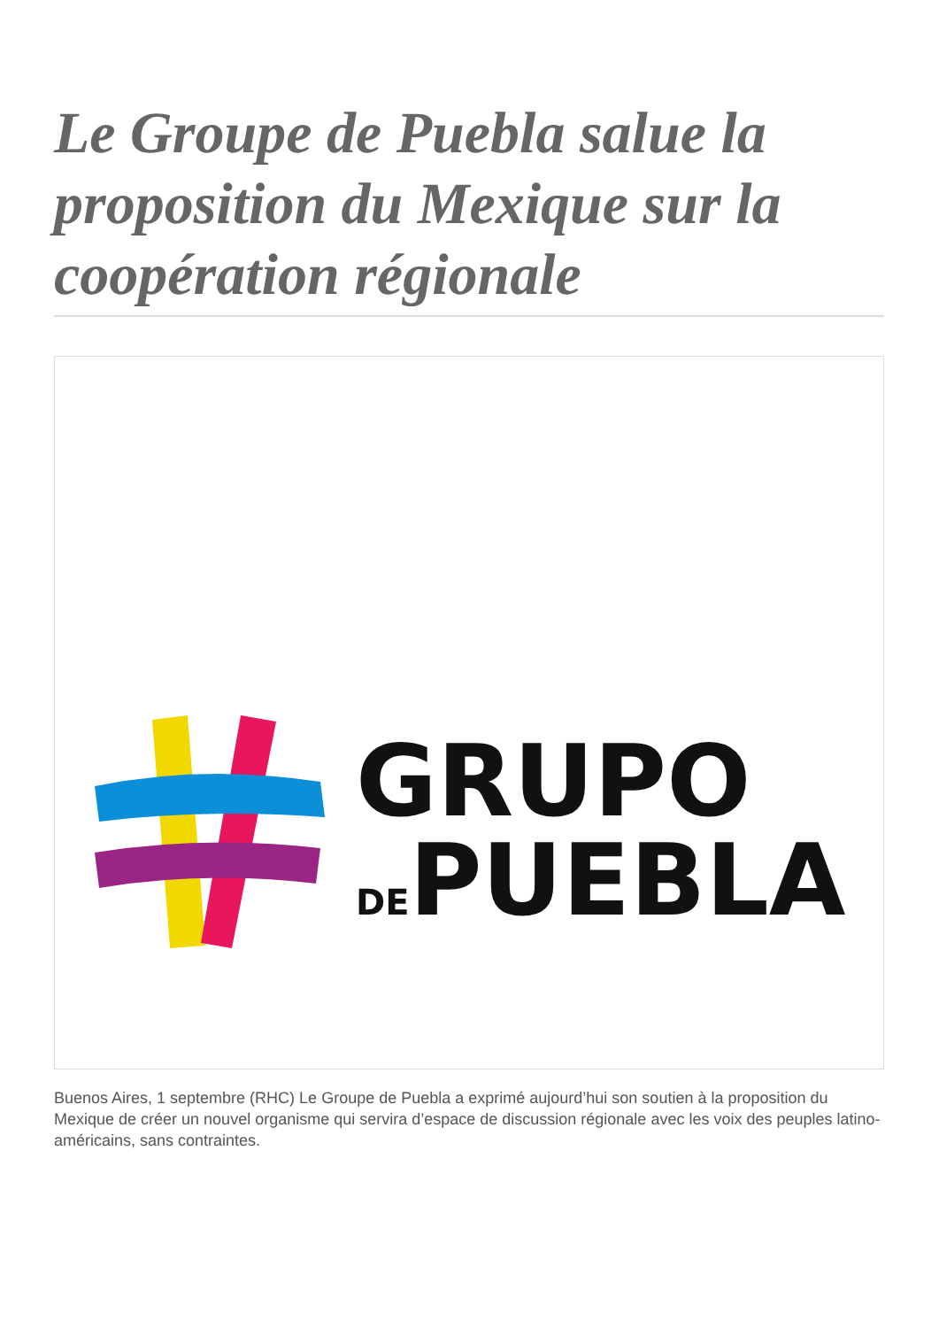Le Groupe de Puebla salue la proposition du Mexique sur la coopération régionale
GRUPO
DE PUEBLA
Buenos Aires, 1 septembre (RHC) Le Groupe de Puebla a exprimé aujourd’hui son soutien à la proposition du Mexique de créer un nouvel organisme qui servira d’espace de discussion régionale avec les voix des peuples latino-américains, sans contraintes.